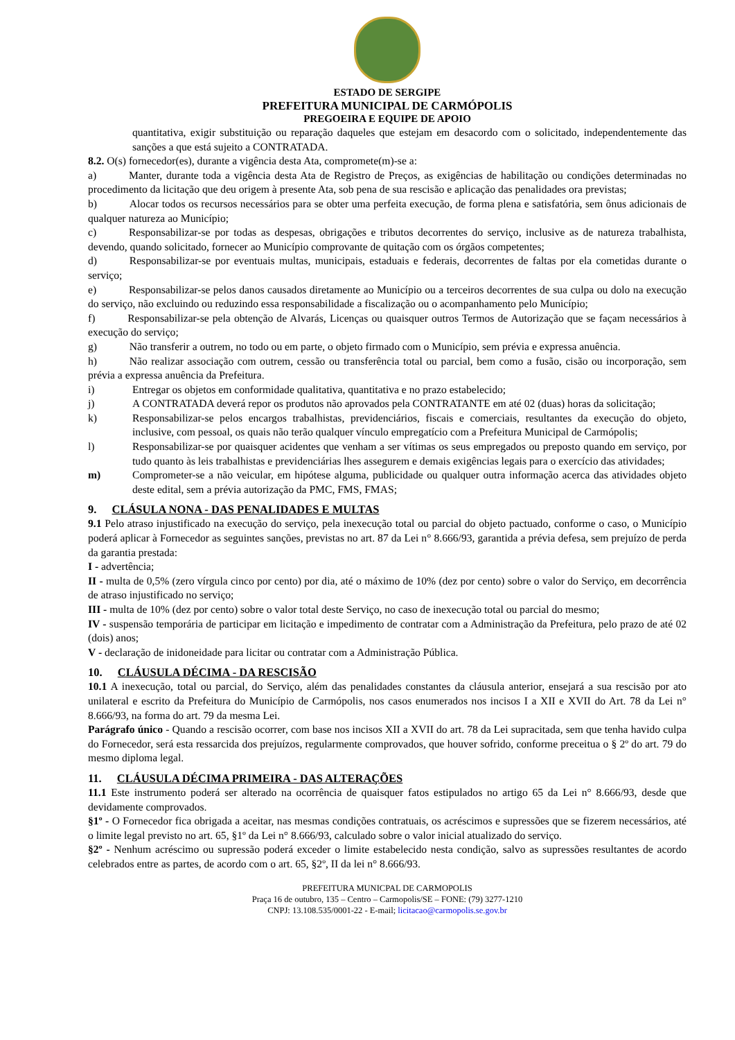ESTADO DE SERGIPE
PREFEITURA MUNICIPAL DE CARMÓPOLIS
PREGOEIRA E EQUIPE DE APOIO
quantitativa, exigir substituição ou reparação daqueles que estejam em desacordo com o solicitado, independentemente das sanções a que está sujeito a CONTRATADA.
8.2. O(s) fornecedor(es), durante a vigência desta Ata, compromete(m)-se a:
a)   Manter, durante toda a vigência desta Ata de Registro de Preços, as exigências de habilitação ou condições determinadas no procedimento da licitação que deu origem à presente Ata, sob pena de sua rescisão e aplicação das penalidades ora previstas;
b)   Alocar todos os recursos necessários para se obter uma perfeita execução, de forma plena e satisfatória, sem ônus adicionais de qualquer natureza ao Município;
c)   Responsabilizar-se por todas as despesas, obrigações e tributos decorrentes do serviço, inclusive as de natureza trabalhista, devendo, quando solicitado, fornecer ao Município comprovante de quitação com os órgãos competentes;
d)   Responsabilizar-se por eventuais multas, municipais, estaduais e federais, decorrentes de faltas por ela cometidas durante o serviço;
e)   Responsabilizar-se pelos danos causados diretamente ao Município ou a terceiros decorrentes de sua culpa ou dolo na execução do serviço, não excluindo ou reduzindo essa responsabilidade a fiscalização ou o acompanhamento pelo Município;
f)   Responsabilizar-se pela obtenção de Alvarás, Licenças ou quaisquer outros Termos de Autorização que se façam necessários à execução do serviço;
g)   Não transferir a outrem, no todo ou em parte, o objeto firmado com o Município, sem prévia e expressa anuência.
h)   Não realizar associação com outrem, cessão ou transferência total ou parcial, bem como a fusão, cisão ou incorporação, sem prévia a expressa anuência da Prefeitura.
i) Entregar os objetos em conformidade qualitativa, quantitativa e no prazo estabelecido;
j) A CONTRATADA deverá repor os produtos não aprovados pela CONTRATANTE em até 02 (duas) horas da solicitação;
k) Responsabilizar-se pelos encargos trabalhistas, previdenciários, fiscais e comerciais, resultantes da execução do objeto, inclusive, com pessoal, os quais não terão qualquer vínculo empregatício com a Prefeitura Municipal de Carmópolis;
l) Responsabilizar-se por quaisquer acidentes que venham a ser vítimas os seus empregados ou preposto quando em serviço, por tudo quanto às leis trabalhistas e previdenciárias lhes assegurem e demais exigências legais para o exercício das atividades;
m) Comprometer-se a não veicular, em hipótese alguma, publicidade ou qualquer outra informação acerca das atividades objeto deste edital, sem a prévia autorização da PMC, FMS, FMAS;
9. CLÁSULA NONA - DAS PENALIDADES E MULTAS
9.1 Pelo atraso injustificado na execução do serviço, pela inexecução total ou parcial do objeto pactuado, conforme o caso, o Município poderá aplicar à Fornecedor as seguintes sanções, previstas no art. 87 da Lei n° 8.666/93, garantida a prévia defesa, sem prejuízo de perda da garantia prestada:
I - advertência;
II - multa de 0,5% (zero vírgula cinco por cento) por dia, até o máximo de 10% (dez por cento) sobre o valor do Serviço, em decorrência de atraso injustificado no serviço;
III - multa de 10% (dez por cento) sobre o valor total deste Serviço, no caso de inexecução total ou parcial do mesmo;
IV - suspensão temporária de participar em licitação e impedimento de contratar com a Administração da Prefeitura, pelo prazo de até 02 (dois) anos;
V - declaração de inidoneidade para licitar ou contratar com a Administração Pública.
10. CLÁUSULA DÉCIMA - DA RESCISÃO
10.1 A inexecução, total ou parcial, do Serviço, além das penalidades constantes da cláusula anterior, ensejará a sua rescisão por ato unilateral e escrito da Prefeitura do Município de Carmópolis, nos casos enumerados nos incisos I a XII e XVII do Art. 78 da Lei n° 8.666/93, na forma do art. 79 da mesma Lei.
Parágrafo único - Quando a rescisão ocorrer, com base nos incisos XII a XVII do art. 78 da Lei supracitada, sem que tenha havido culpa do Fornecedor, será esta ressarcida dos prejuízos, regularmente comprovados, que houver sofrido, conforme preceitua o § 2º do art. 79 do mesmo diploma legal.
11. CLÁUSULA DÉCIMA PRIMEIRA - DAS ALTERAÇÕES
11.1 Este instrumento poderá ser alterado na ocorrência de quaisquer fatos estipulados no artigo 65 da Lei n° 8.666/93, desde que devidamente comprovados.
§1º - O Fornecedor fica obrigada a aceitar, nas mesmas condições contratuais, os acréscimos e supressões que se fizerem necessários, até o limite legal previsto no art. 65, §1º da Lei n° 8.666/93, calculado sobre o valor inicial atualizado do serviço.
§2º - Nenhum acréscimo ou supressão poderá exceder o limite estabelecido nesta condição, salvo as supressões resultantes de acordo celebrados entre as partes, de acordo com o art. 65, §2º, II da lei n° 8.666/93.
PREFEITURA MUNICPAL DE CARMOPOLIS
Praça 16 de outubro, 135 – Centro – Carmopolis/SE – FONE: (79) 3277-1210
CNPJ: 13.108.535/0001-22 - E-mail; licitacao@carmopolis.se.gov.br